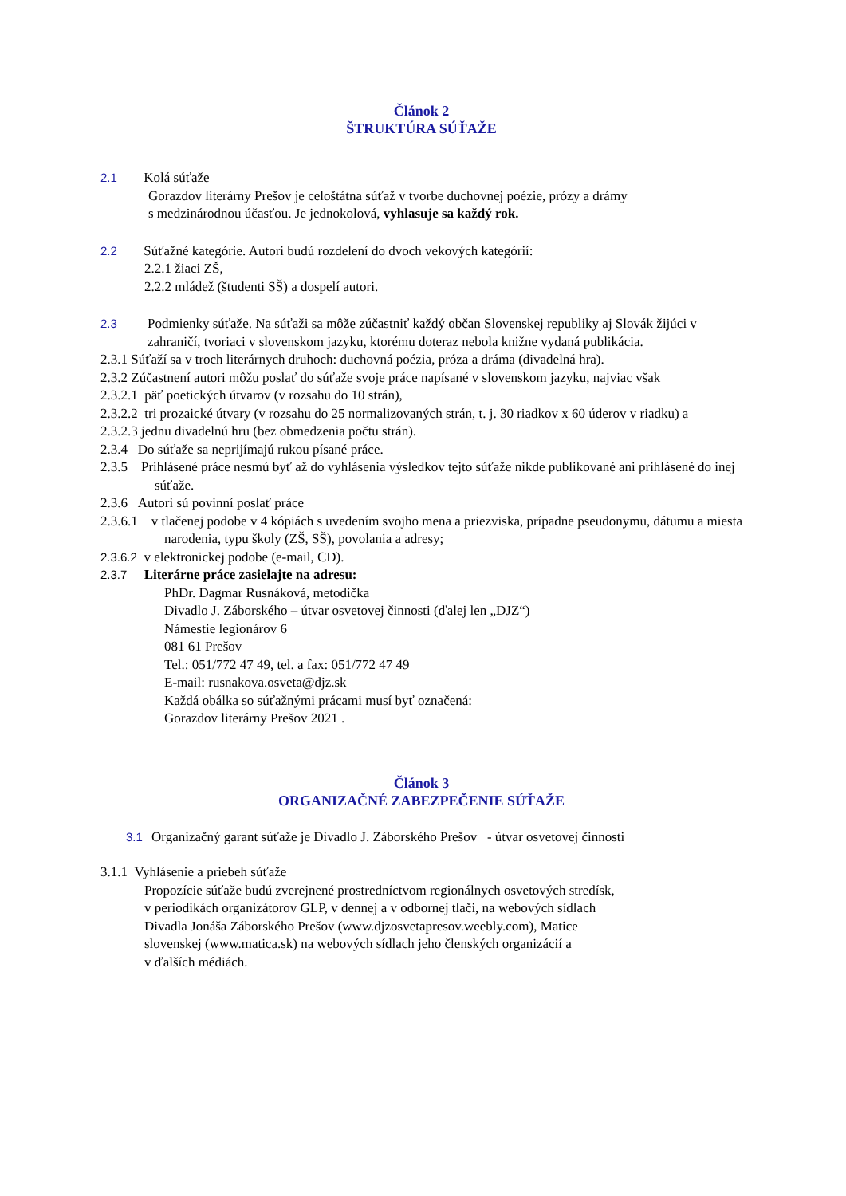Článok 2
ŠTRUKTÚRA SÚŤAŽE
2.1 Kolá súťaže
Gorazdov literárny Prešov je celoštátna súťaž v tvorbe duchovnej poézie, prózy a drámy
s medzinárodnou účasťou. Je jednokolová, vyhlasuje sa každý rok.
2.2 Súťažné kategórie. Autori budú rozdelení do dvoch vekových kategórií:
2.2.1 žiaci ZŠ,
2.2.2 mládež (študenti SŠ) a dospelí autori.
2.3 Podmienky súťaže. Na súťaži sa môže zúčastniť každý občan Slovenskej republiky aj Slovák žijúci v zahraničí, tvoriaci v slovenskom jazyku, ktorému doteraz nebola knižne vydaná publikácia.
2.3.1 Súťaží sa v troch literárnych druhoch: duchovná poézia, próza a dráma (divadelná hra).
2.3.2 Zúčastnení autori môžu poslať do súťaže svoje práce napísané v slovenskom jazyku, najviac však
2.3.2.1 päť poetických útvarov (v rozsahu do 10 strán),
2.3.2.2 tri prozaické útvary (v rozsahu do 25 normalizovaných strán, t. j. 30 riadkov x 60 úderov v riadku) a
2.3.2.3 jednu divadelnú hru (bez obmedzenia počtu strán).
2.3.4 Do súťaže sa neprijímajú rukou písané práce.
2.3.5 Prihlásené práce nesmú byť až do vyhlásenia výsledkov tejto súťaže nikde publikované ani prihlásené do inej súťaže.
2.3.6 Autori sú povinní poslať práce
2.3.6.1 v tlačenej podobe v 4 kópiách s uvedením svojho mena a priezviska, prípadne pseudonymu, dátumu a miesta narodenia, typu školy (ZŠ, SŠ), povolania a adresy;
2.3.6.2 v elektronickej podobe (e-mail, CD).
2.3.7 Literárne práce zasielajte na adresu:
PhDr. Dagmar Rusnáková, metodička
Divadlo J. Záborského – útvar osvetovej činnosti (ďalej len „DJZ“)
Námestie legionárov 6
081 61 Prešov
Tel.: 051/772 47 49, tel. a fax: 051/772 47 49
E-mail: rusnakova.osveta@djz.sk
Každá obálka so súťažnými prácami musí byť označená:
Gorazdov literárny Prešov 2021 .
Článok 3
ORGANIZAČNÉ ZABEZPEČENIE SÚŤAŽE
3.1 Organizačný garant súťaže je Divadlo J. Záborského Prešov - útvar osvetovej činnosti
3.1.1 Vyhlásenie a priebeh súťaže
Propozície súťaže budú zverejnené prostredníctvom regionálnych osvetových stredísk,
v periodikách organizátorov GLP, v dennej a v odbornej tlači, na webových sídlach
Divadla Jonáša Záborského Prešov (www.djzosvetapresov.weebly.com), Matice
slovenskej (www.matica.sk) na webových sídlach jeho členských organizácií a
v ďalších médiách.